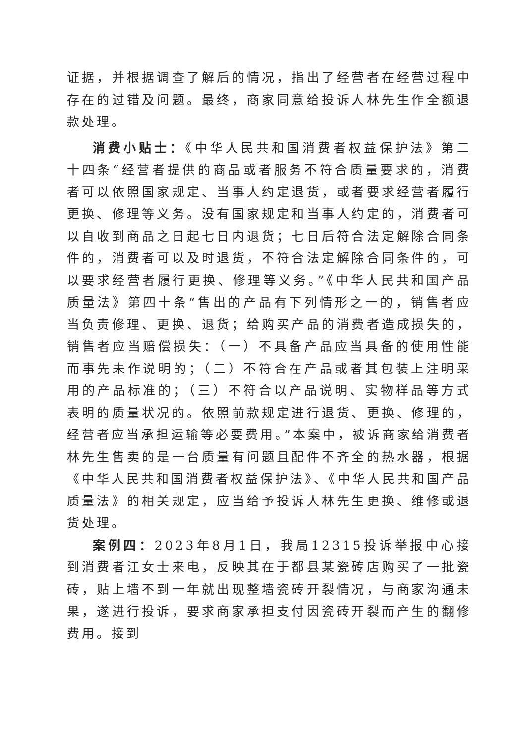证据，并根据调查了解后的情况，指出了经营者在经营过程中存在的过错及问题。最终，商家同意给投诉人林先生作全额退款处理。
消费小贴士：《中华人民共和国消费者权益保护法》第二十四条“经营者提供的商品或者服务不符合质量要求的，消费者可以依照国家规定、当事人约定退货，或者要求经营者履行更换、修理等义务。没有国家规定和当事人约定的，消费者可以自收到商品之日起七日内退货；七日后符合法定解除合同条件的，消费者可以及时退货，不符合法定解除合同条件的，可以要求经营者履行更换、修理等义务。”《中华人民共和国产品质量法》第四十条“售出的产品有下列情形之一的，销售者应当负责修理、更换、退货；给购买产品的消费者造成损失的，销售者应当赔偿损失：（一）不具备产品应当具备的使用性能而事先未作说明的；（二）不符合在产品或者其包装上注明采用的产品标准的；（三）不符合以产品说明、实物样品等方式表明的质量状况的。依照前款规定进行退货、更换、修理的，经营者应当承担运输等必要费用。”本案中，被诉商家给消费者林先生售卖的是一台质量有问题且配件不齐全的热水器，根据《中华人民共和国消费者权益保护法》、《中华人民共和国产品质量法》的相关规定，应当给予投诉人林先生更换、维修或退货处理。
案例四：2023年8月1日，我局12315投诉举报中心接到消费者江女士来电，反映其在于都县某瓷砖店购买了一批瓷砖，贴上墙不到一年就出现整墙瓷砖开裂情况，与商家沟通未果，遂进行投诉，要求商家承担支付因瓷砖开裂而产生的翻修费用。接到